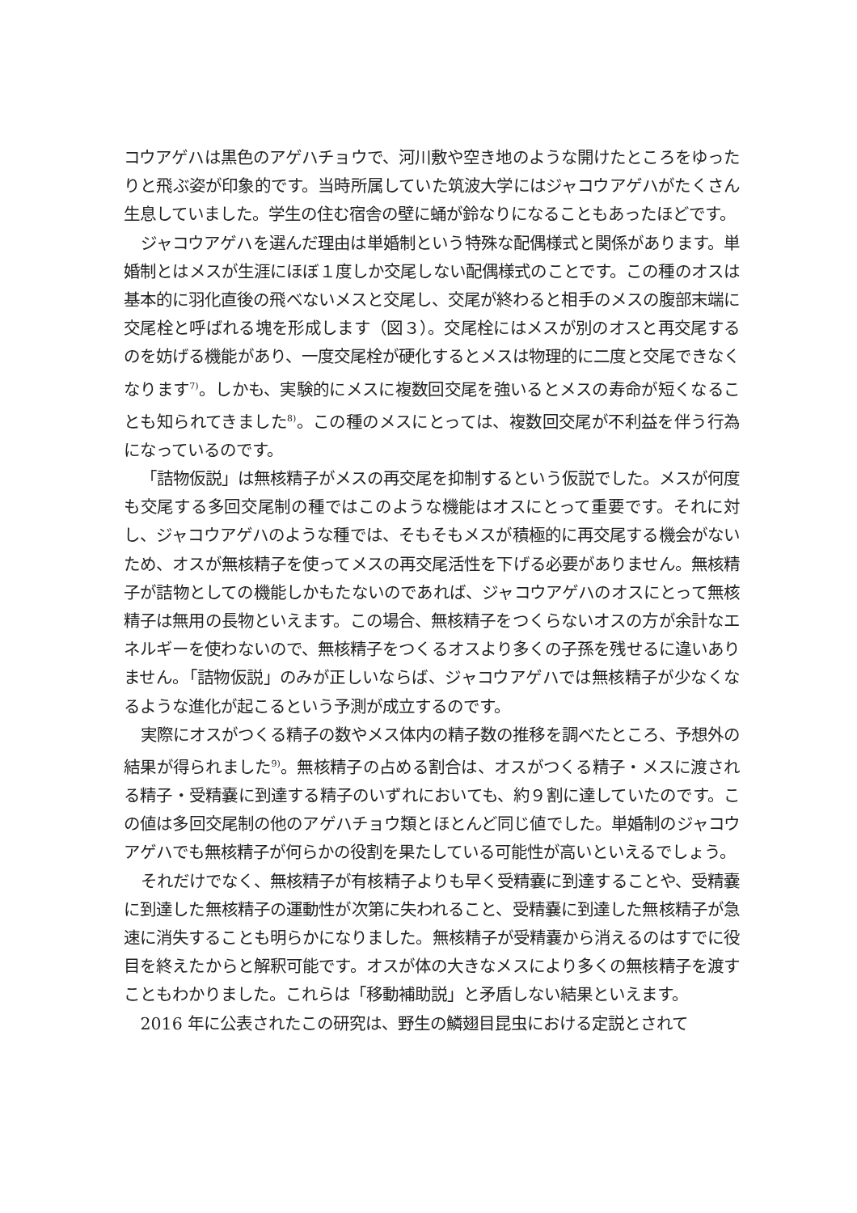コウアゲハは黒色のアゲハチョウで、河川敷や空き地のような開けたところをゆったりと飛ぶ姿が印象的です。当時所属していた筑波大学にはジャコウアゲハがたくさん生息していました。学生の住む宿舎の壁に蛹が鈴なりになることもあったほどです。
ジャコウアゲハを選んだ理由は単婚制という特殊な配偶様式と関係があります。単婚制とはメスが生涯にほぼ１度しか交尾しない配偶様式のことです。この種のオスは基本的に羽化直後の飛べないメスと交尾し、交尾が終わると相手のメスの腹部末端に交尾栓と呼ばれる塊を形成します（図３）。交尾栓にはメスが別のオスと再交尾するのを妨げる機能があり、一度交尾栓が硬化するとメスは物理的に二度と交尾できなくなります<sup>7)</sup>。しかも、実験的にメスに複数回交尾を強いるとメスの寿命が短くなることも知られてきました<sup>8)</sup>。この種のメスにとっては、複数回交尾が不利益を伴う行為になっているのです。
「詰物仮説」は無核精子がメスの再交尾を抑制するという仮説でした。メスが何度も交尾する多回交尾制の種ではこのような機能はオスにとって重要です。それに対し、ジャコウアゲハのような種では、そもそもメスが積極的に再交尾する機会がないため、オスが無核精子を使ってメスの再交尾活性を下げる必要がありません。無核精子が詰物としての機能しかもたないのであれば、ジャコウアゲハのオスにとって無核精子は無用の長物といえます。この場合、無核精子をつくらないオスの方が余計なエネルギーを使わないので、無核精子をつくるオスより多くの子孫を残せるに違いありません。「詰物仮説」のみが正しいならば、ジャコウアゲハでは無核精子が少なくなるような進化が起こるという予測が成立するのです。
実際にオスがつくる精子の数やメス体内の精子数の推移を調べたところ、予想外の結果が得られました<sup>9)</sup>。無核精子の占める割合は、オスがつくる精子・メスに渡される精子・受精嚢に到達する精子のいずれにおいても、約９割に達していたのです。この値は多回交尾制の他のアゲハチョウ類とほとんど同じ値でした。単婚制のジャコウアゲハでも無核精子が何らかの役割を果たしている可能性が高いといえるでしょう。
それだけでなく、無核精子が有核精子よりも早く受精嚢に到達することや、受精嚢に到達した無核精子の運動性が次第に失われること、受精嚢に到達した無核精子が急速に消失することも明らかになりました。無核精子が受精嚢から消えるのはすでに役目を終えたからと解釈可能です。オスが体の大きなメスにより多くの無核精子を渡すこともわかりました。これらは「移動補助説」と矛盾しない結果といえます。
2016 年に公表されたこの研究は、野生の鱗翅目昆虫における定説とされて